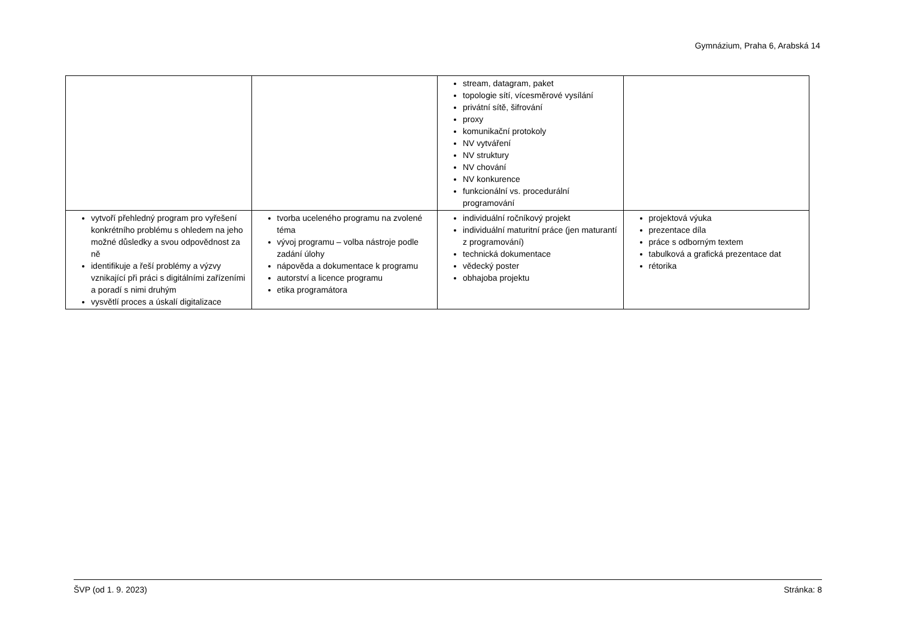Gymnázium, Praha 6, Arabská 14
| | | stream, datagram, paket topologie sítí, vícesměrové vysílání privátní sítě, šifrování proxy komunikační protokoly NV vytváření NV struktury NV chování NV konkurence funkcionální vs. procedurální programování | |
| vytvoří přehledný program pro vyřešení konkrétního problému s ohledem na jeho možné důsledky a svou odpovědnost za ně identifikuje a řeší problémy a výzvy vznikající při práci s digitálními zařízeními a poradí s nimi druhým vysvětlí proces a úskalí digitalizace | tvorba uceleného programu na zvolené téma vývoj programu – volba nástroje podle zadání úlohy nápověda a dokumentace k programu autorství a licence programu etika programátora | individuální ročníkový projekt individuální maturitní práce (jen maturantí z programování) technická dokumentace vědecký poster obhajoba projektu | projektová výuka prezentace díla práce s odborným textem tabulková a grafická prezentace dat rétorika |
ŠVP (od 1. 9. 2023) Stránka: 8